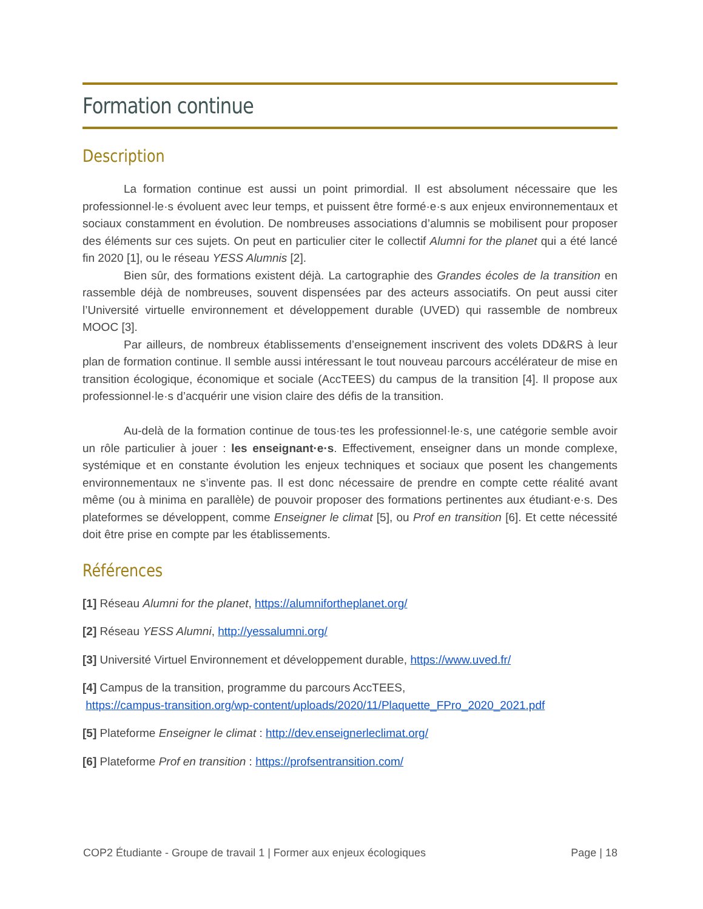Formation continue
Description
La formation continue est aussi un point primordial. Il est absolument nécessaire que les professionnel·le·s évoluent avec leur temps, et puissent être formé·e·s aux enjeux environnementaux et sociaux constamment en évolution. De nombreuses associations d’alumnis se mobilisent pour proposer des éléments sur ces sujets. On peut en particulier citer le collectif Alumni for the planet qui a été lancé fin 2020 [1], ou le réseau YESS Alumnis [2].
Bien sûr, des formations existent déjà. La cartographie des Grandes écoles de la transition en rassemble déjà de nombreuses, souvent dispensées par des acteurs associatifs. On peut aussi citer l’Université virtuelle environnement et développement durable (UVED) qui rassemble de nombreux MOOC [3].
Par ailleurs, de nombreux établissements d’enseignement inscrivent des volets DD&RS à leur plan de formation continue. Il semble aussi intéressant le tout nouveau parcours accélérateur de mise en transition écologique, économique et sociale (AccTEES) du campus de la transition [4]. Il propose aux professionnel·le·s d’acquérir une vision claire des défis de la transition.
Au-delà de la formation continue de tous·tes les professionnel·le·s, une catégorie semble avoir un rôle particulier à jouer : les enseignant·e·s. Effectivement, enseigner dans un monde complexe, systémique et en constante évolution les enjeux techniques et sociaux que posent les changements environnementaux ne s’invente pas. Il est donc nécessaire de prendre en compte cette réalité avant même (ou à minima en parallèle) de pouvoir proposer des formations pertinentes aux étudiant·e·s. Des plateformes se développent, comme Enseigner le climat [5], ou Prof en transition [6]. Et cette nécessité doit être prise en compte par les établissements.
Références
[1] Réseau Alumni for the planet, https://alumnifortheplanet.org/
[2] Réseau YESS Alumni, http://yessalumni.org/
[3] Université Virtuel Environnement et développement durable, https://www.uved.fr/
[4] Campus de la transition, programme du parcours AccTEES,
https://campus-transition.org/wp-content/uploads/2020/11/Plaquette_FPro_2020_2021.pdf
[5] Plateforme Enseigner le climat : http://dev.enseignerleclimat.org/
[6] Plateforme Prof en transition : https://profsentransition.com/
COP2 Étudiante - Groupe de travail 1 | Former aux enjeux écologiques Page | 18